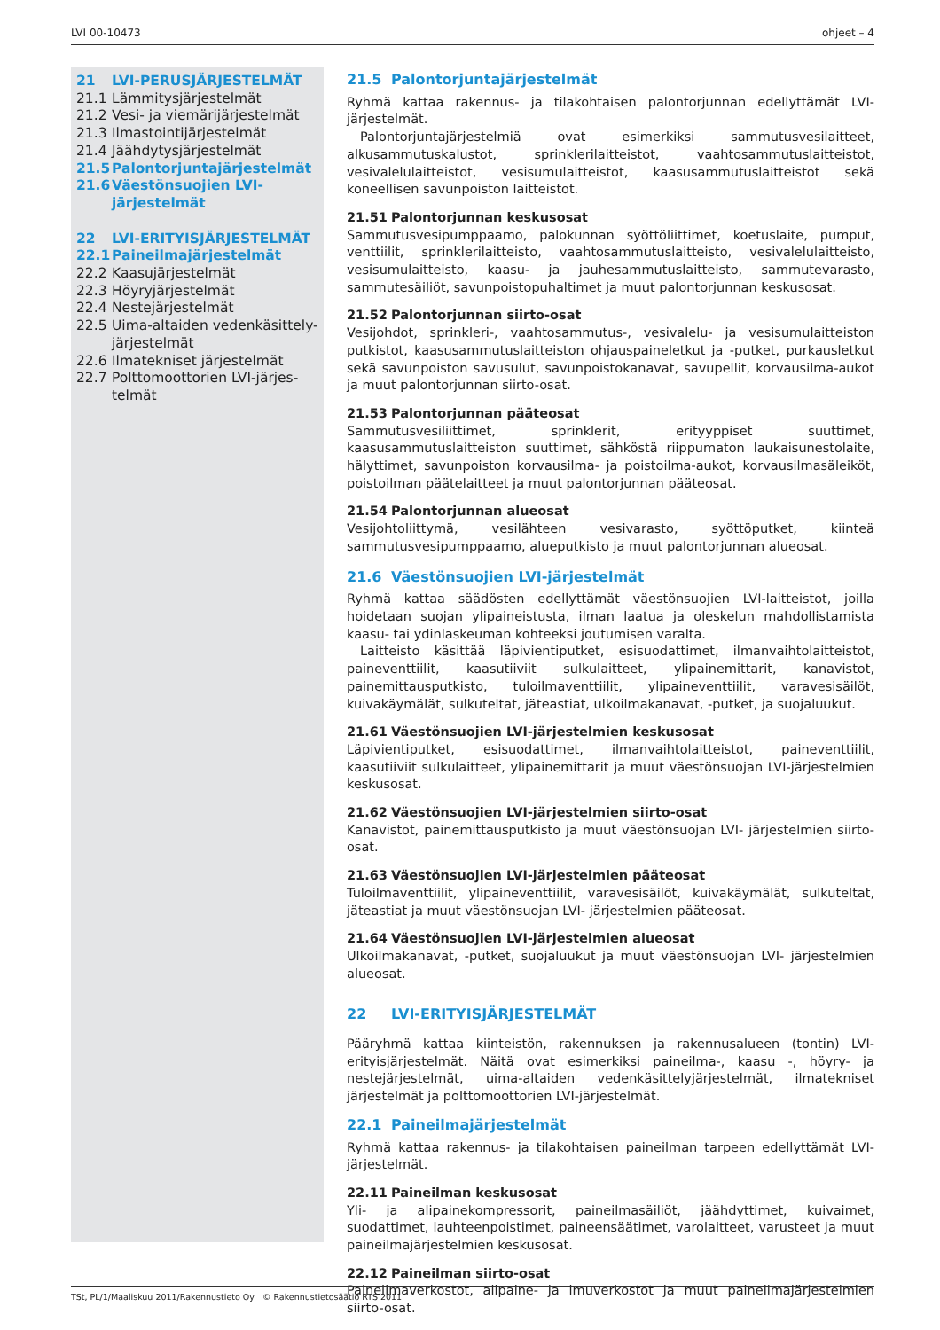LVI 00-10473 ohjeet – 4
21 LVI-PERUSJÄRJESTELMÄT
21.1 Lämmitysjärjestelmät
21.2 Vesi- ja viemärijärjestelmät
21.3 Ilmastointijärjestelmät
21.4 Jäähdytysjärjestelmät
21.5 Palontorjuntajärjestelmät
21.6 Väestönsuojien LVI-järjestelmät
22 LVI-ERITYISJÄRJESTELMÄT
22.1 Paineilmajärjestelmät
22.2 Kaasujärjestelmät
22.3 Höyryjärjestelmät
22.4 Nestejärjestelmät
22.5 Uima-altaiden vedenkäsittely- järjestelmät
22.6 Ilmatekniset järjestelmät
22.7 Polttomoottorien LVI-järjes- telmät
21.5 Palontorjuntajärjestelmät
Ryhmä kattaa rakennus- ja tilakohtaisen palontorjunnan edellyttämät LVI-järjestelmät.
Palontorjuntajärjestelmiä ovat esimerkiksi sammutusvesilaitteet, alkusammutuskalustot, sprinklerilaitteistot, vaahtosammutuslaitteistot, vesivalelulaitteistot, vesisumulaitteistot, kaasusammutuslaitteistot sekä koneellisen savunpoiston laitteistot.
21.51 Palontorjunnan keskusosat
Sammutusvesipumppaamo, palokunnan syöttöliittimet, koetuslaite, pumput, venttiilit, sprinklerilaitteisto, vaahtosammutuslaitteisto, vesivalelulaitteisto, vesisumulaitteisto, kaasu- ja jauhesammutuslaitteisto, sammutevarasto, sammutesäiliöt, savunpoistopuhaltimet ja muut palontorjunnan keskusosat.
21.52 Palontorjunnan siirto-osat
Vesijohdot, sprinkleri-, vaahtosammutus-, vesivalelu- ja vesisumulaitteiston putkistot, kaasusammutuslaitteiston ohjauspaineletkut ja -putket, purkausletkut sekä savunpoiston savusulut, savunpoistokanavat, savupellit, korvausilma-aukot ja muut palontorjunnan siirto-osat.
21.53 Palontorjunnan pääteosat
Sammutusvesiliittimet, sprinklerit, erityyppiset suuttimet, kaasusammutuslaitteiston suuttimet, sähköstä riippumaton laukaisunestolaite, hälyttimet, savunpoiston korvausilma- ja poistoilma-aukot, korvausilmasäleiköt, poistoilman päätelaitteet ja muut palontorjunnan pääteosat.
21.54 Palontorjunnan alueosat
Vesijohtoliittymä, vesilähteen vesivarasto, syöttöputket, kiinteä sammutusvesipumppaamo, alueputkisto ja muut palontorjunnan alueosat.
21.6 Väestönsuojien LVI-järjestelmät
Ryhmä kattaa säädösten edellyttämät väestönsuojien LVI-laitteistot, joilla hoidetaan suojan ylipaineistusta, ilman laatua ja oleskelun mahdollistamista kaasu- tai ydinlaskeuman kohteeksi joutumisen varalta.
Laitteisto käsittää läpivientiputket, esisuodattimet, ilmanvaihtolaitteistot, paineventtiilit, kaasutiiviit sulkulaitteet, ylipainemittarit, kanavistot, painemittausputkisto, tuloilmaventtiilit, ylipaineventtiilit, varavesisäilöt, kuivakäymälät, sulkuteltat, jäteastiat, ulkoilmakanavat, -putket, ja suojaluukut.
21.61 Väestönsuojien LVI-järjestelmien keskusosat
Läpivientiputket, esisuodattimet, ilmanvaihtolaitteistot, paineventtiilit, kaasutiiviit sulkulaitteet, ylipainemittarit ja muut väestönsuojan LVI-järjestelmien keskusosat.
21.62 Väestönsuojien LVI-järjestelmien siirto-osat
Kanavistot, painemittausputkisto ja muut väestönsuojan LVI- järjestelmien siirto-osat.
21.63 Väestönsuojien LVI-järjestelmien pääteosat
Tuloilmaventtiilit, ylipaineventtiilit, varavesisäilöt, kuivakäymälät, sulkuteltat, jäteastiat ja muut väestönsuojan LVI- järjestelmien pääteosat.
21.64 Väestönsuojien LVI-järjestelmien alueosat
Ulkoilmakanavat, -putket, suojaluukut ja muut väestönsuojan LVI- järjestelmien alueosat.
22 LVI-ERITYISJÄRJESTELMÄT
Pääryhmä kattaa kiinteistön, rakennuksen ja rakennusalueen (tontin) LVI- erityisjärjestelmät. Näitä ovat esimerkiksi paineilma-, kaasu -, höyry- ja nestejärjestelmät, uima-altaiden vedenkäsittelyjärjestelmät, ilmatekniset järjestelmät ja polttomoottorien LVI-järjestelmät.
22.1 Paineilmajärjestelmät
Ryhmä kattaa rakennus- ja tilakohtaisen paineilman tarpeen edellyttämät LVI-järjestelmät.
22.11 Paineilman keskusosat
Yli- ja alipainekompressorit, paineilmasäiliöt, jäähdyttimet, kuivaimet, suodattimet, lauhteenpoistimet, paineensäätimet, varolaitteet, varusteet ja muut paineilmajärjestelmien keskusosat.
22.12 Paineilman siirto-osat
Paineilmaverkostot, alipaine- ja imuverkostot ja muut paineilmajärjestelmien siirto-osat.
TSt, PL/1/Maaliskuu 2011/Rakennustieto Oy © Rakennustietosäätiö RTS 2011